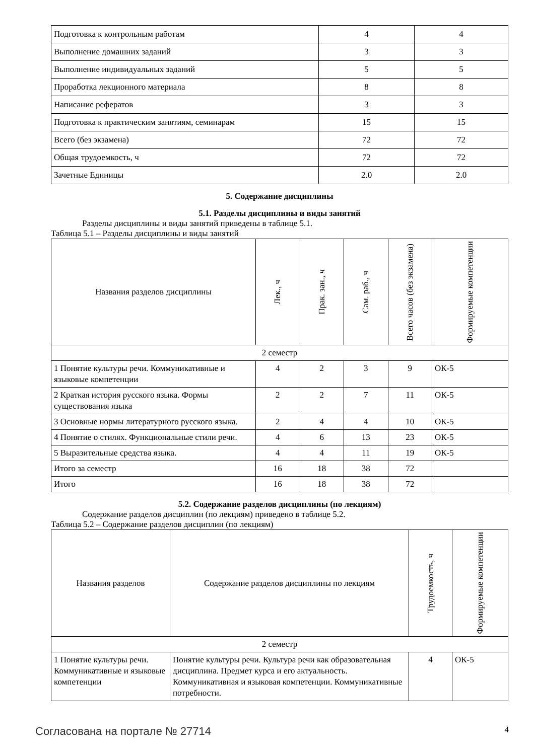| Подготовка к контрольным работам | 4 | 4 |
| Выполнение домашних заданий | 3 | 3 |
| Выполнение индивидуальных заданий | 5 | 5 |
| Проработка лекционного материала | 8 | 8 |
| Написание рефератов | 3 | 3 |
| Подготовка к практическим занятиям, семинарам | 15 | 15 |
| Всего (без экзамена) | 72 | 72 |
| Общая трудоемкость, ч | 72 | 72 |
| Зачетные Единицы | 2.0 | 2.0 |
5. Содержание дисциплины
5.1. Разделы дисциплины и виды занятий
Разделы дисциплины и виды занятий приведены в таблице 5.1.
Таблица 5.1 – Разделы дисциплины и виды занятий
| Названия разделов дисциплины | Лек., ч | Прак. зан., ч | Сам. раб., ч | Всего часов (без экзамена) | Формируемые компетенции |
| --- | --- | --- | --- | --- | --- |
| 2 семестр | | | | | |
| 1 Понятие культуры речи. Коммуникативные и языковые компетенции | 4 | 2 | 3 | 9 | ОК-5 |
| 2 Краткая история русского языка. Формы существования языка | 2 | 2 | 7 | 11 | ОК-5 |
| 3 Основные нормы литературного русского языка. | 2 | 4 | 4 | 10 | ОК-5 |
| 4 Понятие о стилях. Функциональные стили речи. | 4 | 6 | 13 | 23 | ОК-5 |
| 5 Выразительные средства языка. | 4 | 4 | 11 | 19 | ОК-5 |
| Итого за семестр | 16 | 18 | 38 | 72 | |
| Итого | 16 | 18 | 38 | 72 | |
5.2. Содержание разделов дисциплины (по лекциям)
Содержание разделов дисциплин (по лекциям) приведено в таблице 5.2.
Таблица 5.2 – Содержание разделов дисциплин (по лекциям)
| Названия разделов | Содержание разделов дисциплины по лекциям | Трудоемкость, ч | Формируемые компетенции |
| --- | --- | --- | --- |
| 2 семестр | | | |
| 1 Понятие культуры речи. Коммуникативные и языковые компетенции | Понятие культуры речи. Культура речи как образовательная дисциплина. Предмет курса и его актуальность. Коммуникативная и языковая компетенции. Коммуникативные потребности. | 4 | ОК-5 |
Согласована на портале № 27714 4